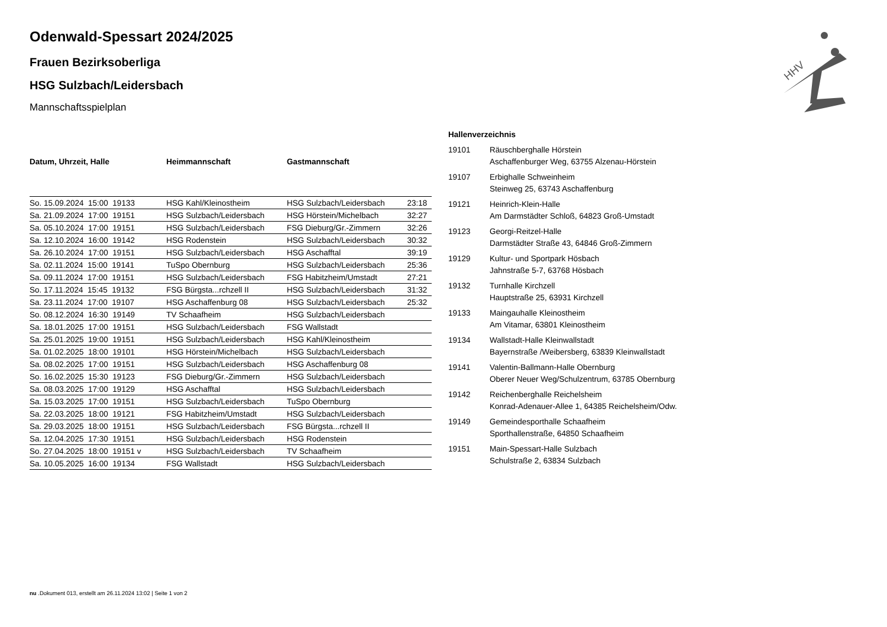HHV
Odenwald-Spessart 2024/2025
Frauen Bezirksoberliga
HSG Sulzbach/Leidersbach
Mannschaftsspielplan
| Datum, Uhrzeit, Halle | Heimmannschaft | Gastmannschaft | |
| --- | --- | --- | --- |
| So. 15.09.2024 15:00 19133 | HSG Kahl/Kleinostheim | HSG Sulzbach/Leidersbach | 23:18 |
| Sa. 21.09.2024 17:00 19151 | HSG Sulzbach/Leidersbach | HSG Hörstein/Michelbach | 32:27 |
| Sa. 05.10.2024 17:00 19151 | HSG Sulzbach/Leidersbach | FSG Dieburg/Gr.-Zimmern | 32:26 |
| Sa. 12.10.2024 16:00 19142 | HSG Rodenstein | HSG Sulzbach/Leidersbach | 30:32 |
| Sa. 26.10.2024 17:00 19151 | HSG Sulzbach/Leidersbach | HSG Aschafftal | 39:19 |
| Sa. 02.11.2024 15:00 19141 | TuSpo Obernburg | HSG Sulzbach/Leidersbach | 25:36 |
| Sa. 09.11.2024 17:00 19151 | HSG Sulzbach/Leidersbach | FSG Habitzheim/Umstadt | 27:21 |
| So. 17.11.2024 15:45 19132 | FSG Bürgsta...rchzell II | HSG Sulzbach/Leidersbach | 31:32 |
| Sa. 23.11.2024 17:00 19107 | HSG Aschaffenburg 08 | HSG Sulzbach/Leidersbach | 25:32 |
| So. 08.12.2024 16:30 19149 | TV Schaafheim | HSG Sulzbach/Leidersbach | |
| Sa. 18.01.2025 17:00 19151 | HSG Sulzbach/Leidersbach | FSG Wallstadt | |
| Sa. 25.01.2025 19:00 19151 | HSG Sulzbach/Leidersbach | HSG Kahl/Kleinostheim | |
| Sa. 01.02.2025 18:00 19101 | HSG Hörstein/Michelbach | HSG Sulzbach/Leidersbach | |
| Sa. 08.02.2025 17:00 19151 | HSG Sulzbach/Leidersbach | HSG Aschaffenburg 08 | |
| So. 16.02.2025 15:30 19123 | FSG Dieburg/Gr.-Zimmern | HSG Sulzbach/Leidersbach | |
| Sa. 08.03.2025 17:00 19129 | HSG Aschafftal | HSG Sulzbach/Leidersbach | |
| Sa. 15.03.2025 17:00 19151 | HSG Sulzbach/Leidersbach | TuSpo Obernburg | |
| Sa. 22.03.2025 18:00 19121 | FSG Habitzheim/Umstadt | HSG Sulzbach/Leidersbach | |
| Sa. 29.03.2025 18:00 19151 | HSG Sulzbach/Leidersbach | FSG Bürgsta...rchzell II | |
| Sa. 12.04.2025 17:30 19151 | HSG Sulzbach/Leidersbach | HSG Rodenstein | |
| So. 27.04.2025 18:00 19151 v | HSG Sulzbach/Leidersbach | TV Schaafheim | |
| Sa. 10.05.2025 16:00 19134 | FSG Wallstadt | HSG Sulzbach/Leidersbach | |
Hallenverzeichnis
| 19101 | Räuschberghalle Hörstein Aschaffenburger Weg, 63755 Alzenau-Hörstein |
| 19107 | Erbighalle Schweinheim Steinweg 25, 63743 Aschaffenburg |
| 19121 | Heinrich-Klein-Halle Am Darmstädter Schloß, 64823 Groß-Umstadt |
| 19123 | Georgi-Reitzel-Halle Darmstädter Straße 43, 64846 Groß-Zimmern |
| 19129 | Kultur- und Sportpark Hösbach Jahnstraße 5-7, 63768 Hösbach |
| 19132 | Turnhalle Kirchzell Hauptstraße 25, 63931 Kirchzell |
| 19133 | Maingauhalle Kleinostheim Am Vitamar, 63801 Kleinostheim |
| 19134 | Wallstadt-Halle Kleinwallstadt Bayernstraße /Weibersberg, 63839 Kleinwallstadt |
| 19141 | Valentin-Ballmann-Halle Obernburg Oberer Neuer Weg/Schulzentrum, 63785 Obernburg |
| 19142 | Reichenberghalle Reichelsheim Konrad-Adenauer-Allee 1, 64385 Reichelsheim/Odw. |
| 19149 | Gemeindesporthalle Schaafheim Sporthallenstraße, 64850 Schaafheim |
| 19151 | Main-Spessart-Halle Sulzbach Schulstraße 2, 63834 Sulzbach |
nu .Dokument 013, erstellt am 26.11.2024 13:02 | Seite 1 von 2